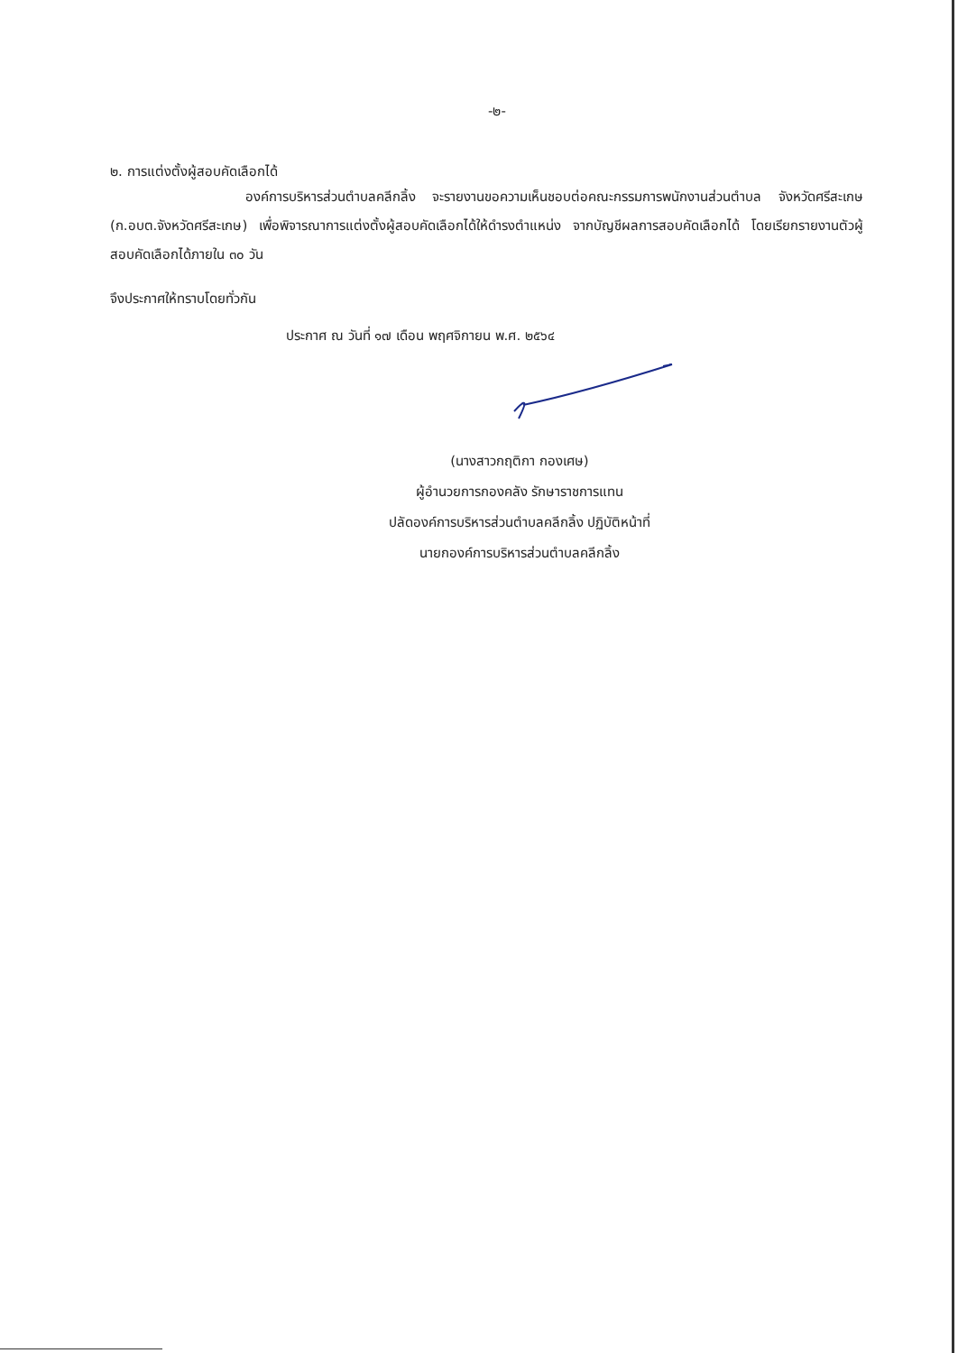-๒-
๒. การแต่งตั้งผู้สอบคัดเลือกได้
องค์การบริหารส่วนตำบลคลีกลิ้ง จะรายงานขอความเห็นชอบต่อคณะกรรมการพนักงานส่วนตำบล จังหวัดศรีสะเกษ (ก.อบต.จังหวัดศรีสะเกษ) เพื่อพิจารณาการแต่งตั้งผู้สอบคัดเลือกได้ให้ดำรงตำแหน่ง จากบัญชีผลการสอบคัดเลือกได้ โดยเรียกรายงานตัวผู้สอบคัดเลือกได้ภายใน ๓๐ วัน
จึงประกาศให้ทราบโดยทั่วกัน
ประกาศ ณ วันที่ ๑๗ เดือน พฤศจิกายน พ.ศ. ๒๕๖๔
(นางสาวกฤติกา กองเศษ)
ผู้อำนวยการกองคลัง รักษาราชการแทน
ปลัดองค์การบริหารส่วนตำบลคลีกลิ้ง ปฏิบัติหน้าที่
นายกองค์การบริหารส่วนตำบลคลีกลิ้ง